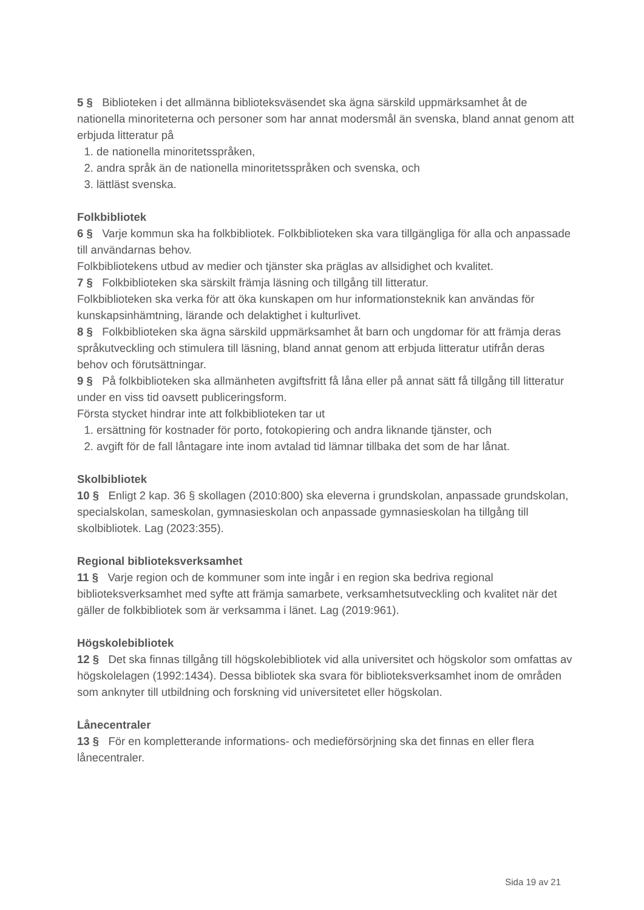5 § Biblioteken i det allmänna biblioteksväsendet ska ägna särskild uppmärksamhet åt de nationella minoriteterna och personer som har annat modersmål än svenska, bland annat genom att erbjuda litteratur på
1. de nationella minoritetsspråken,
2. andra språk än de nationella minoritetsspråken och svenska, och
3. lättläst svenska.
Folkbibliotek
6 § Varje kommun ska ha folkbibliotek. Folkbiblioteken ska vara tillgängliga för alla och anpassade till användarnas behov.
Folkbibliotekens utbud av medier och tjänster ska präglas av allsidighet och kvalitet.
7 § Folkbiblioteken ska särskilt främja läsning och tillgång till litteratur.
Folkbiblioteken ska verka för att öka kunskapen om hur informationsteknik kan användas för kunskapsinhämtning, lärande och delaktighet i kulturlivet.
8 § Folkbiblioteken ska ägna särskild uppmärksamhet åt barn och ungdomar för att främja deras språkutveckling och stimulera till läsning, bland annat genom att erbjuda litteratur utifrån deras behov och förutsättningar.
9 § På folkbiblioteken ska allmänheten avgiftsfritt få låna eller på annat sätt få tillgång till litteratur under en viss tid oavsett publiceringsform.
Första stycket hindrar inte att folkbiblioteken tar ut
1. ersättning för kostnader för porto, fotokopiering och andra liknande tjänster, och
2. avgift för de fall låntagare inte inom avtalad tid lämnar tillbaka det som de har lånat.
Skolbibliotek
10 § Enligt 2 kap. 36 § skollagen (2010:800) ska eleverna i grundskolan, anpassade grundskolan, specialskolan, sameskolan, gymnasieskolan och anpassade gymnasieskolan ha tillgång till skolbibliotek. Lag (2023:355).
Regional biblioteksverksamhet
11 § Varje region och de kommuner som inte ingår i en region ska bedriva regional biblioteksverksamhet med syfte att främja samarbete, verksamhetsutveckling och kvalitet när det gäller de folkbibliotek som är verksamma i länet. Lag (2019:961).
Högskolebibliotek
12 § Det ska finnas tillgång till högskolebibliotek vid alla universitet och högskolor som omfattas av högskolelagen (1992:1434). Dessa bibliotek ska svara för biblioteksverksamhet inom de områden som anknyter till utbildning och forskning vid universitetet eller högskolan.
Lånecentraler
13 § För en kompletterande informations- och medieförsörjning ska det finnas en eller flera lånecentraler.
Sida 19 av 21